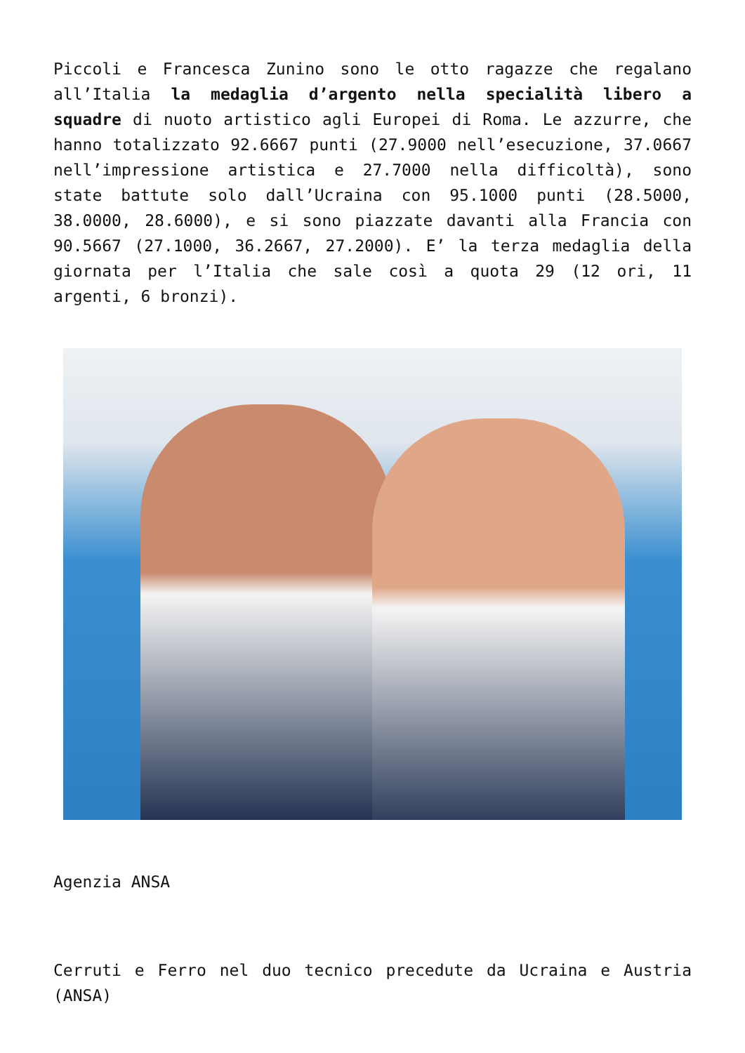Piccoli e Francesca Zunino sono le otto ragazze che regalano all’Italia la medaglia d’argento nella specialità libero a squadre di nuoto artistico agli Europei di Roma. Le azzurre, che hanno totalizzato 92.6667 punti (27.9000 nell’esecuzione, 37.0667 nell’impressione artistica e 27.7000 nella difficoltà), sono state battute solo dall’Ucraina con 95.1000 punti (28.5000, 38.0000, 28.6000), e si sono piazzate davanti alla Francia con 90.5667 (27.1000, 36.2667, 27.2000). E’ la terza medaglia della giornata per l’Italia che sale così a quota 29 (12 ori, 11 argenti, 6 bronzi).
Agenzia ANSA
Cerruti e Ferro nel duo tecnico precedute da Ucraina e Austria (ANSA)